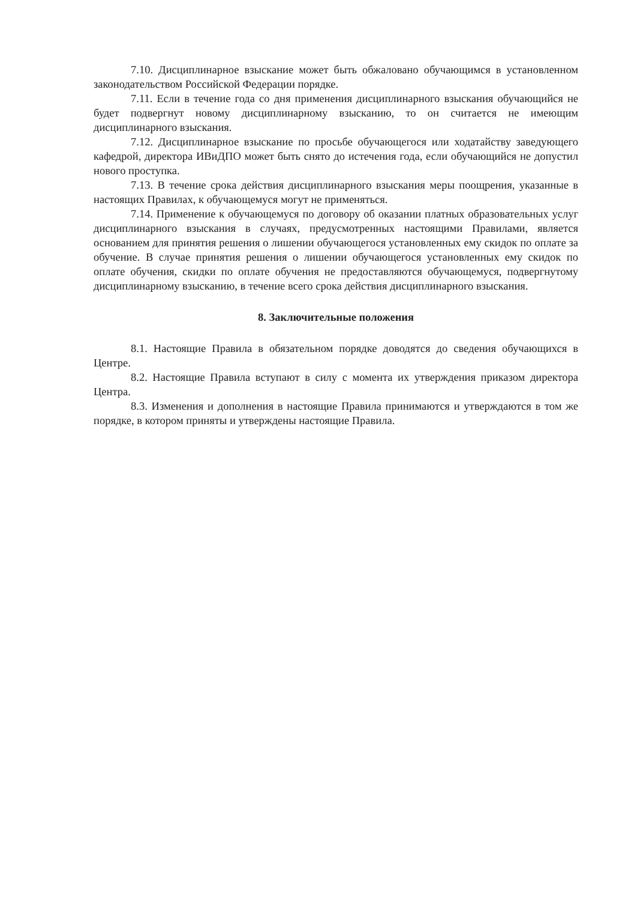7.10. Дисциплинарное взыскание может быть обжаловано обучающимся в установленном законодательством Российской Федерации порядке.
7.11. Если в течение года со дня применения дисциплинарного взыскания обучающийся не будет подвергнут новому дисциплинарному взысканию, то он считается не имеющим дисциплинарного взыскания.
7.12. Дисциплинарное взыскание по просьбе обучающегося или ходатайству заведующего кафедрой, директора ИВиДПО может быть снято до истечения года, если обучающийся не допустил нового проступка.
7.13. В течение срока действия дисциплинарного взыскания меры поощрения, указанные в настоящих Правилах, к обучающемуся могут не применяться.
7.14. Применение к обучающемуся по договору об оказании платных образовательных услуг дисциплинарного взыскания в случаях, предусмотренных настоящими Правилами, является основанием для принятия решения о лишении обучающегося установленных ему скидок по оплате за обучение. В случае принятия решения о лишении обучающегося установленных ему скидок по оплате обучения, скидки по оплате обучения не предоставляются обучающемуся, подвергнутому дисциплинарному взысканию, в течение всего срока действия дисциплинарного взыскания.
8. Заключительные положения
8.1. Настоящие Правила в обязательном порядке доводятся до сведения обучающихся в Центре.
8.2. Настоящие Правила вступают в силу с момента их утверждения приказом директора Центра.
8.3. Изменения и дополнения в настоящие Правила принимаются и утверждаются в том же порядке, в котором приняты и утверждены настоящие Правила.